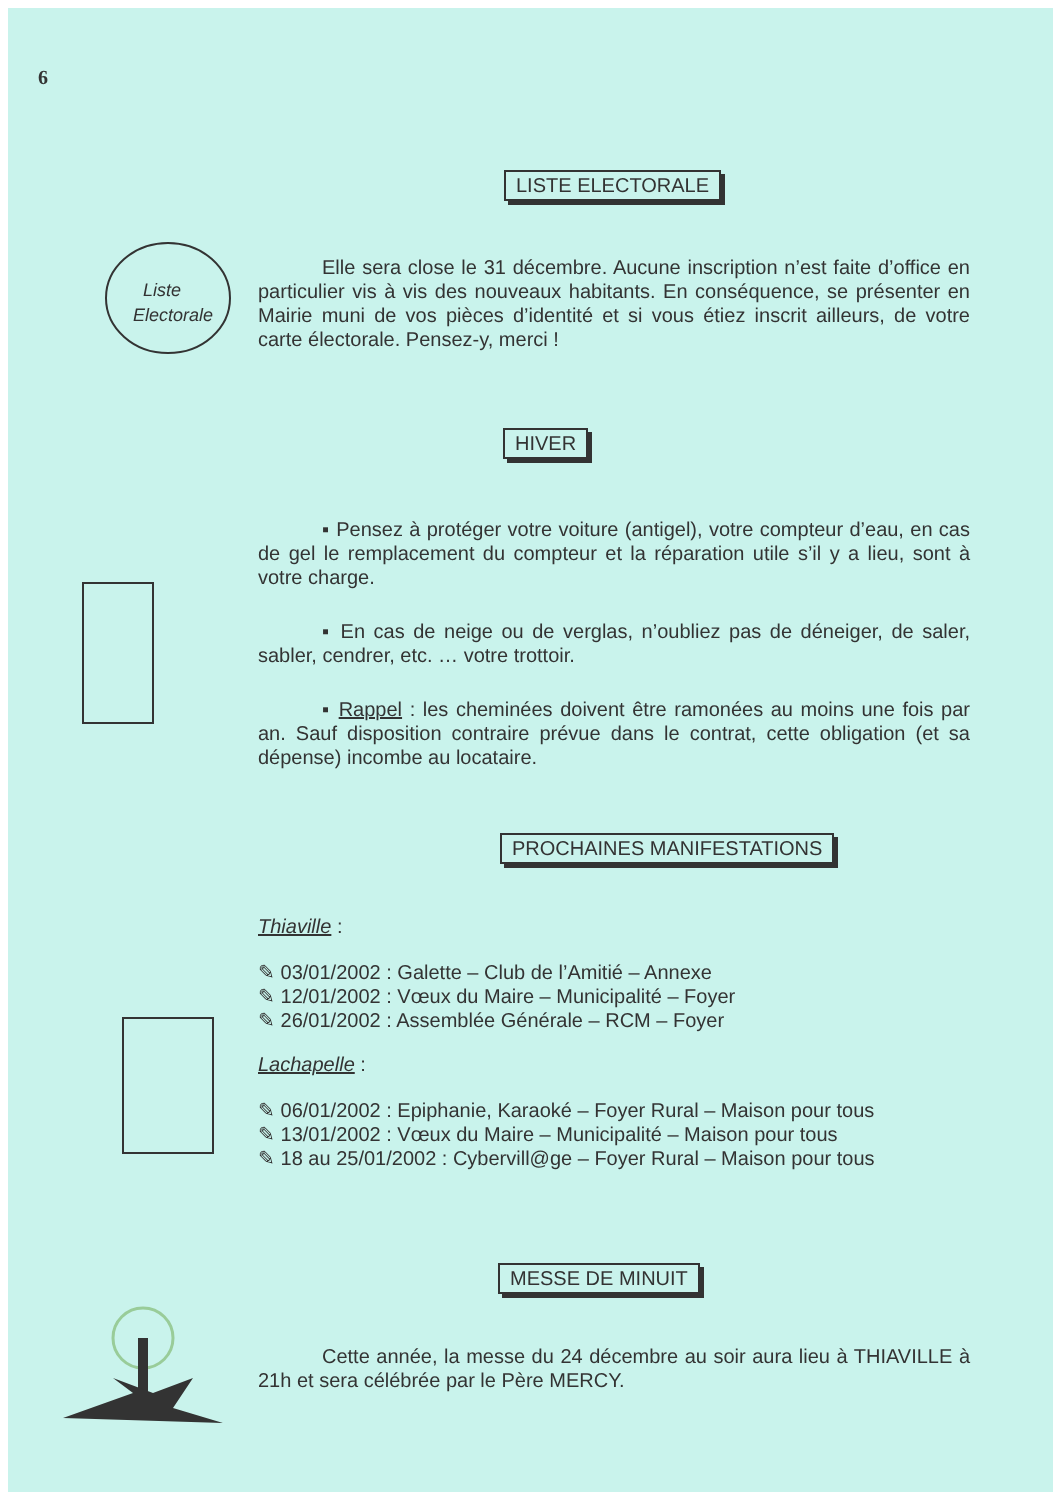6
LISTE ELECTORALE
Elle sera close le 31 décembre. Aucune inscription n’est faite d’office en particulier vis à vis des nouveaux habitants. En conséquence, se présenter en Mairie muni de vos pièces d’identité et si vous étiez inscrit ailleurs, de votre carte électorale. Pensez-y, merci !
Liste
Electorale
HIVER
▪ Pensez à protéger votre voiture (antigel), votre compteur d’eau, en cas de gel le remplacement du compteur et la réparation utile s’il y a lieu, sont à votre charge.
▪ En cas de neige ou de verglas, n’oubliez pas de déneiger, de saler, sabler, cendrer, etc. … votre trottoir.
▪ Rappel : les cheminées doivent être ramonées au moins une fois par an. Sauf disposition contraire prévue dans le contrat, cette obligation (et sa dépense) incombe au locataire.
PROCHAINES MANIFESTATIONS
Thiaville :
✎ 03/01/2002 : Galette – Club de l’Amitié – Annexe
✎ 12/01/2002 : Vœux du Maire – Municipalité – Foyer
✎ 26/01/2002 : Assemblée Générale – RCM – Foyer
Lachapelle :
✎ 06/01/2002 : Epiphanie, Karaoké – Foyer Rural – Maison pour tous
✎ 13/01/2002 : Vœux du Maire – Municipalité – Maison pour tous
✎ 18 au 25/01/2002 : Cybervill@ge – Foyer Rural – Maison pour tous
MESSE DE MINUIT
Cette année, la messe du 24 décembre au soir aura lieu à THIAVILLE à 21h et sera célébrée par le Père MERCY.